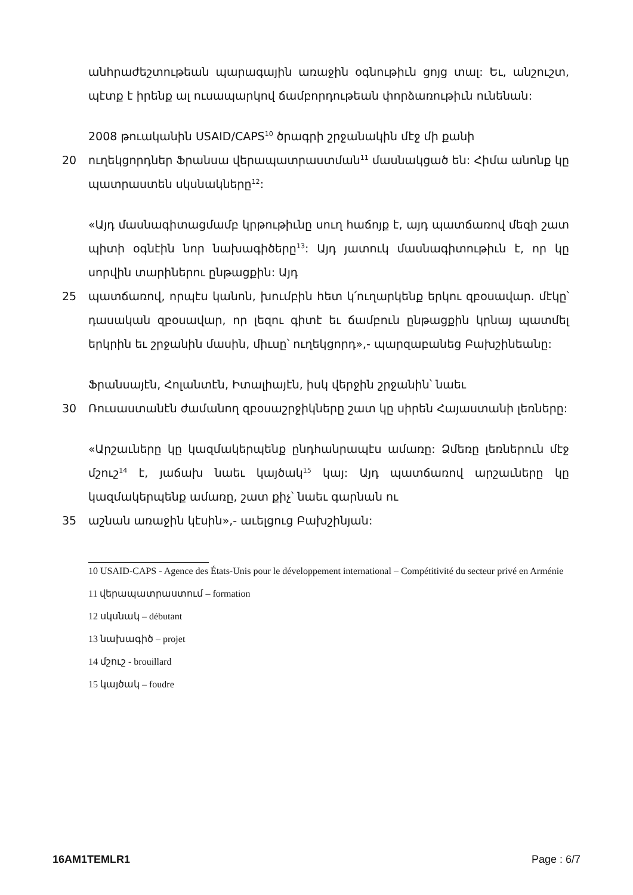անհրաժեշտութեան պարագային առաջին օգնութիւն ցոյց տալ: Եւ, անշուշտ, պէտք է իրենք ալ ուսապարկով ճամբորդութեան փորձառութիւն ունենան:
2008 թուականին USAID/CAPS<sup>10</sup> ծրագրի շրջանակին մէջ մի քանի
20 ուղեկցորդներ Ֆրանսա վերապատրաստման<sup>11</sup> մասնակցած են: Հիմա անոնք կը պատրաստեն սկսնակները<sup>12</sup>:
«Այդ մասնագիտացմամբ կրթութիւնը սուղ հաճոյք է, այդ պատճառով մեզի շատ պիտի օգնէին նոր նախագիծերը<sup>13</sup>: Այդ յատուկ մասնագիտութիւն է, որ կը սորվին տարիներու ընթացքին: Այդ
25 պատճառով, որպէս կանոն, խումբին հետ կ՛ուղարկենք երկու զբօսավար. մէկը՝ դասական զբօսավար, որ լեզու գիտէ եւ ճամբուն ընթացքին կրնայ պատմել երկրին եւ շրջանին մասին, միւսը՝ ուղեկցորդ»,- պարզաբանեց Բախշինեանը:
Ֆրանսայէն, Հոլանտէն, Իտալիայէն, իսկ վերջին շրջանին՝ նաեւ
30 Ռուսաստանէն ժամանող զբօսաշրջիկները շատ կը սիրեն Հայաստանի լեռները:
«Արշաւները կը կազմակերպենք ընդհանրապէս ամառը: Ձմեռը լեռներուն մէջ մշուշ<sup>14</sup> է, յաճախ նաեւ կայծակ<sup>15</sup> կայ: Այդ պատճառով արշաւները կը կազմակերպենք ամառը, շատ քիչ՝ նաեւ գարնան ու
35 աշնան առաջին կէսին»,- աւելցուց Բախշինյան:
10 USAID-CAPS - Agence des États-Unis pour le développement international – Compétitivité du secteur privé en Arménie
11 վերապատրաստում – formation
12 սկսնակ – débutant
13 նախագիծ – projet
14 մշուշ - brouillard
15 կայծակ – foudre
16AM1TEMLR1 Page : 6/7